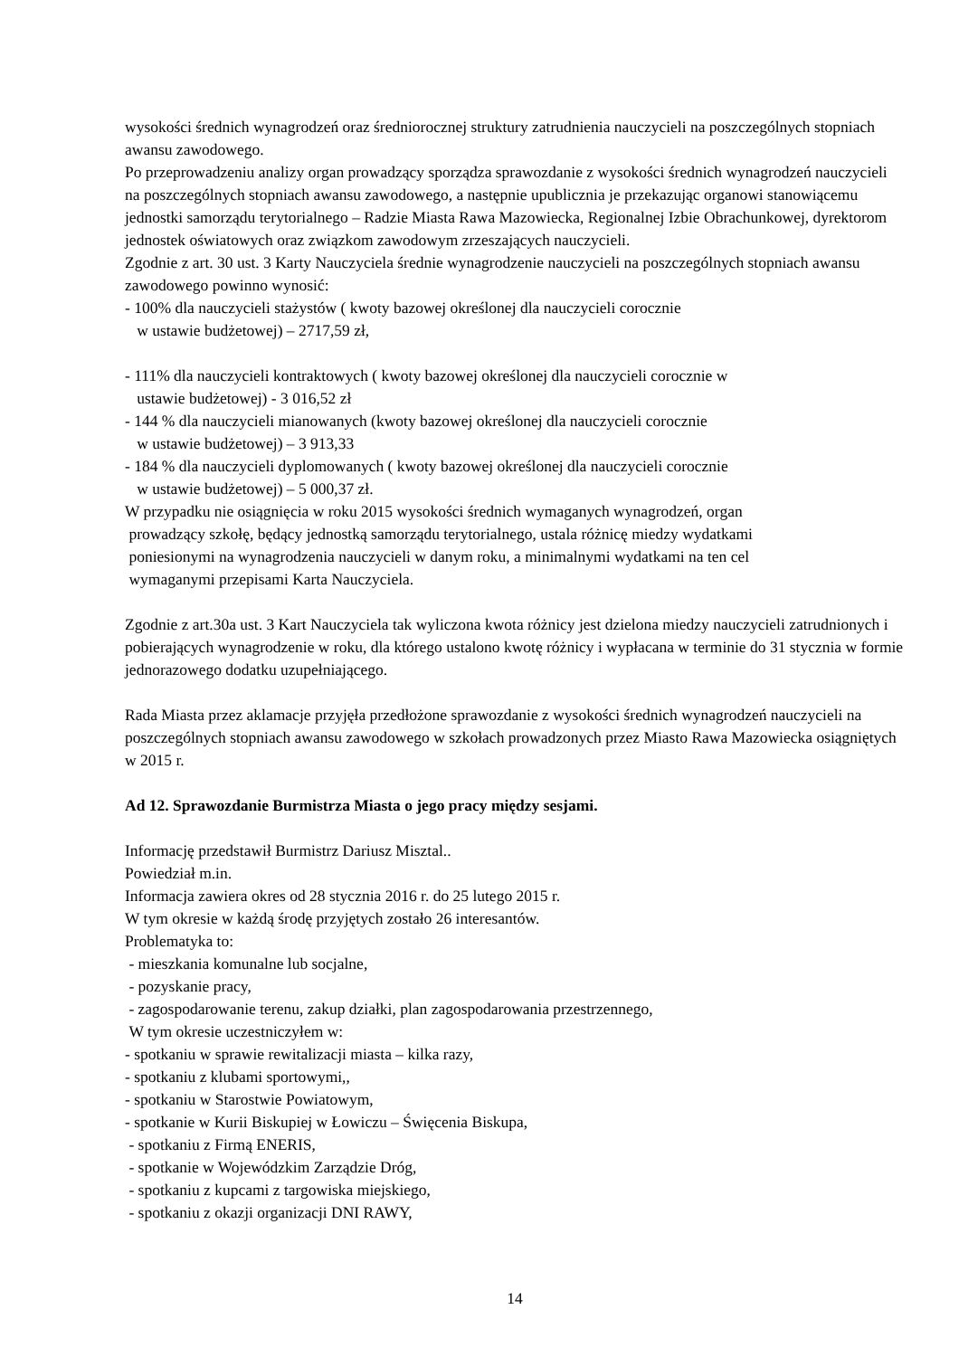wysokości średnich wynagrodzeń oraz średniorocznej struktury zatrudnienia nauczycieli na poszczególnych stopniach awansu zawodowego.
Po przeprowadzeniu analizy organ prowadzący sporządza sprawozdanie z wysokości średnich wynagrodzeń nauczycieli na poszczególnych stopniach awansu zawodowego, a następnie upublicznia je przekazując organowi stanowiącemu jednostki samorządu terytorialnego – Radzie Miasta Rawa Mazowiecka, Regionalnej Izbie Obrachunkowej, dyrektorom jednostek oświatowych oraz związkom zawodowym zrzeszających nauczycieli.
Zgodnie z art. 30 ust. 3 Karty Nauczyciela średnie wynagrodzenie nauczycieli na poszczególnych stopniach awansu zawodowego powinno wynosić:
- 100% dla nauczycieli stażystów ( kwoty bazowej określonej dla nauczycieli corocznie
w ustawie budżetowej) – 2717,59 zł,
- 111% dla nauczycieli kontraktowych ( kwoty bazowej określonej dla nauczycieli corocznie w
ustawie budżetowej) - 3 016,52 zł
- 144 % dla nauczycieli mianowanych (kwoty bazowej określonej dla nauczycieli corocznie
w ustawie budżetowej) – 3 913,33
- 184 % dla nauczycieli dyplomowanych ( kwoty bazowej określonej dla nauczycieli corocznie
w ustawie budżetowej) – 5 000,37 zł.
W przypadku nie osiągnięcia w roku 2015 wysokości średnich wymaganych wynagrodzeń, organ
prowadzący szkołę, będący jednostką samorządu terytorialnego, ustala różnicę miedzy wydatkami
poniesionymi na wynagrodzenia nauczycieli w danym roku, a minimalnymi wydatkami na ten cel
wymaganymi przepisami Karta Nauczyciela.
Zgodnie z art.30a ust. 3 Kart Nauczyciela tak wyliczona kwota różnicy jest dzielona miedzy nauczycieli zatrudnionych i pobierających wynagrodzenie w roku, dla którego ustalono kwotę różnicy i wypłacana w terminie do 31 stycznia w formie jednorazowego dodatku uzupełniającego.
Rada Miasta przez aklamacje przyjęła przedłożone sprawozdanie z wysokości średnich wynagrodzeń nauczycieli na poszczególnych stopniach awansu zawodowego w szkołach prowadzonych przez Miasto Rawa Mazowiecka osiągniętych w 2015 r.
Ad 12. Sprawozdanie Burmistrza Miasta o jego pracy między sesjami.
Informację przedstawił Burmistrz Dariusz Misztal..
Powiedział m.in.
Informacja zawiera okres od 28 stycznia 2016 r. do 25 lutego 2015 r.
W tym okresie w każdą środę przyjętych zostało 26 interesantów.
Problematyka to:
- mieszkania komunalne lub socjalne,
- pozyskanie pracy,
- zagospodarowanie terenu, zakup działki, plan zagospodarowania przestrzennego,
W tym okresie uczestniczyłem w:
- spotkaniu w sprawie rewitalizacji miasta – kilka razy,
- spotkaniu z klubami sportowymi,,
- spotkaniu w Starostwie Powiatowym,
- spotkanie w Kurii Biskupiej w Łowiczu – Święcenia Biskupa,
- spotkaniu z Firmą ENERIS,
- spotkanie w Wojewódzkim Zarządzie Dróg,
- spotkaniu z kupcami z targowiska miejskiego,
- spotkaniu z okazji organizacji DNI RAWY,
14